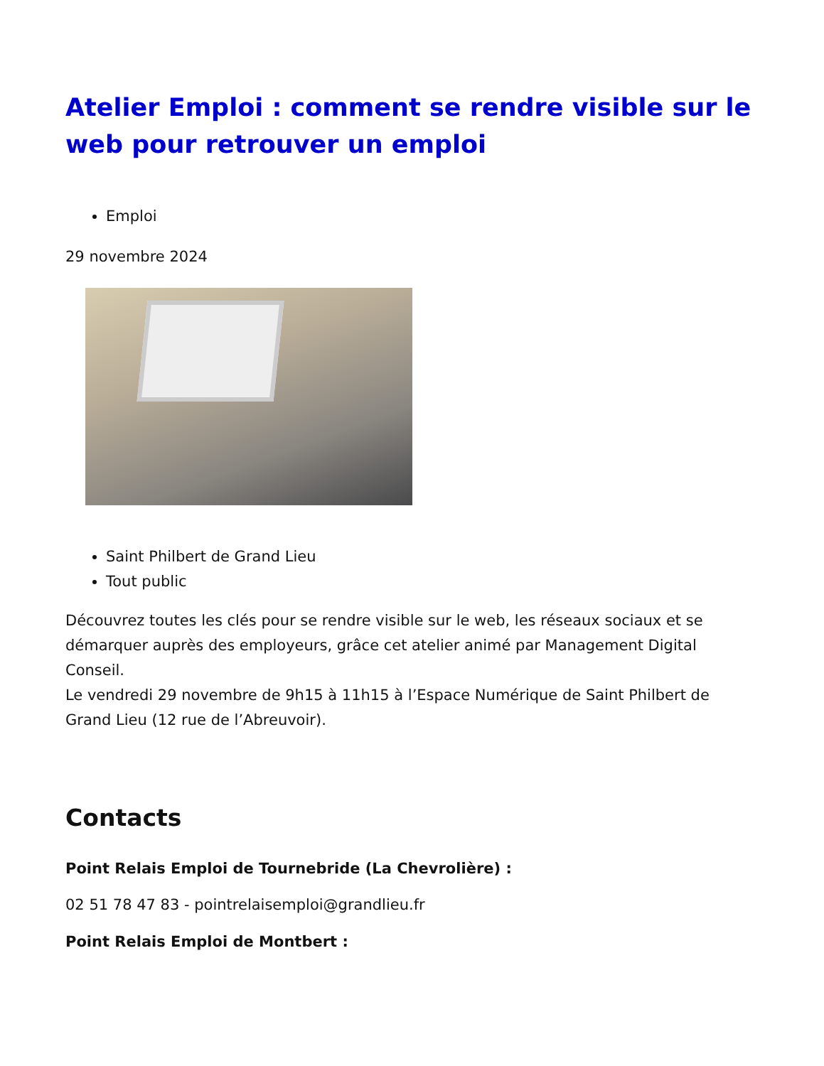Atelier Emploi : comment se rendre visible sur le web pour retrouver un emploi
Emploi
29 novembre 2024
Saint Philbert de Grand Lieu
Tout public
Découvrez toutes les clés pour se rendre visible sur le web, les réseaux sociaux et se démarquer auprès des employeurs, grâce cet atelier animé par Management Digital Conseil.
Le vendredi 29 novembre de 9h15 à 11h15 à l’Espace Numérique de Saint Philbert de Grand Lieu (12 rue de l’Abreuvoir).
Contacts
Point Relais Emploi de Tournebride (La Chevrolière) :
02 51 78 47 83 - pointrelaisemploi@grandlieu.fr
Point Relais Emploi de Montbert :